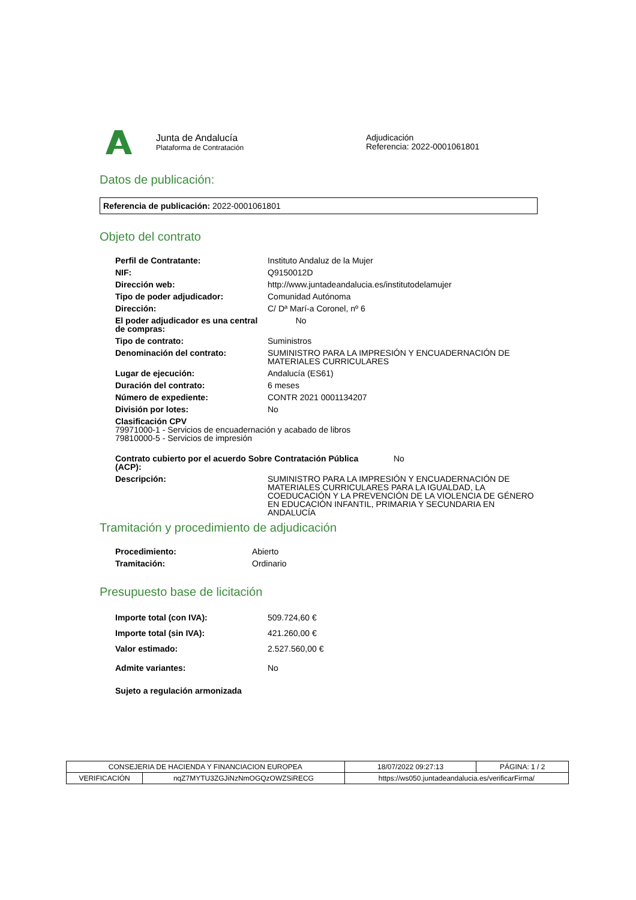Junta de Andalucía
Plataforma de Contratación
Adjudicación
Referencia: 2022-0001061801
Datos de publicación:
Referencia de publicación: 2022-0001061801
Objeto del contrato
| Perfil de Contratante: | Instituto Andaluz de la Mujer |
| NIF: | Q9150012D |
| Dirección web: | http://www.juntadeandalucia.es/institutodelamujer |
| Tipo de poder adjudicador: | Comunidad Autónoma |
| Dirección: | C/ Dª Marí-a Coronel, nº 6 |
| El poder adjudicador es una central de compras: | No |
| Tipo de contrato: | Suministros |
| Denominación del contrato: | SUMINISTRO PARA LA IMPRESIÓN Y ENCUADERNACIÓN DE MATERIALES CURRICULARES |
| Lugar de ejecución: | Andalucía (ES61) |
| Duración del contrato: | 6 meses |
| Número de expediente: | CONTR 2021 0001134207 |
| División por lotes: | No |
| Clasificación CPV 79971000-1 - Servicios de encuadernación y acabado de libros 79810000-5 - Servicios de impresión | |
| Contrato cubierto por el acuerdo Sobre Contratación Pública (ACP): No | |
| Descripción: | SUMINISTRO PARA LA IMPRESIÓN Y ENCUADERNACIÓN DE MATERIALES CURRICULARES PARA LA IGUALDAD, LA COEDUCACIÓN Y LA PREVENCIÓN DE LA VIOLENCIA DE GÉNERO EN EDUCACIÓN INFANTIL, PRIMARIA Y SECUNDARIA EN ANDALUCÍA |
Tramitación y procedimiento de adjudicación
| Procedimiento: | Abierto |
| Tramitación: | Ordinario |
Presupuesto base de licitación
| Importe total (con IVA): | 509.724,60 € |
| Importe total (sin IVA): | 421.260,00 € |
| Valor estimado: | 2.527.560,00 € |
| Admite variantes: | No |
| Sujeto a regulación armonizada | |
| CONSEJERIA DE HACIENDA Y FINANCIACION EUROPEA | | 18/07/2022 09:27:13 | PÁGINA: 1 / 2 |
| VERIFICACIÓN | nqZ7MYTU3ZGJiNzNmOGQzOWZSiRECG | https://ws050.juntadeandalucia.es/verificarFirma/ | |